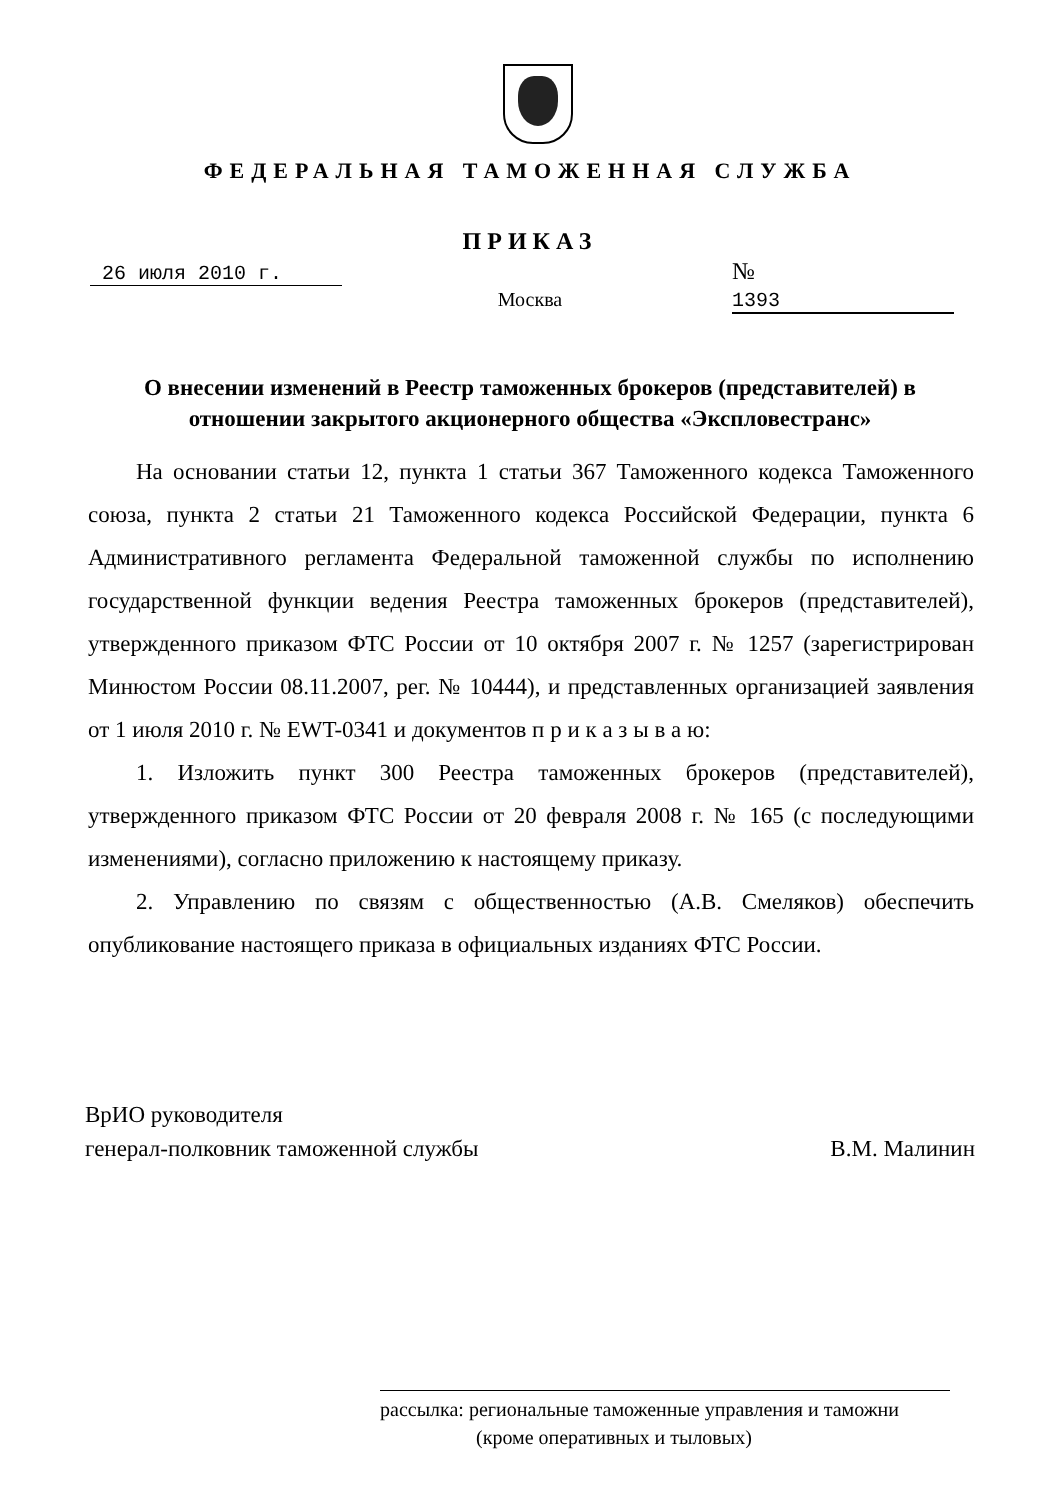ФЕДЕРАЛЬНАЯ ТАМОЖЕННАЯ СЛУЖБА
ПРИКАЗ
26 июля 2010 г. № 1393
Москва
О внесении изменений в Реестр таможенных брокеров (представителей) в отношении закрытого акционерного общества «Экспловестранс»
На основании статьи 12, пункта 1 статьи 367 Таможенного кодекса Таможенного союза, пункта 2 статьи 21 Таможенного кодекса Российской Федерации, пункта 6 Административного регламента Федеральной таможенной службы по исполнению государственной функции ведения Реестра таможенных брокеров (представителей), утвержденного приказом ФТС России от 10 октября 2007 г. № 1257 (зарегистрирован Минюстом России 08.11.2007, рег. № 10444), и представленных организацией заявления от 1 июля 2010 г. № EWT-0341 и документов п р и к а з ы в а ю:
1. Изложить пункт 300 Реестра таможенных брокеров (представителей), утвержденного приказом ФТС России от 20 февраля 2008 г. № 165 (с последующими изменениями), согласно приложению к настоящему приказу.
2. Управлению по связям с общественностью (А.В. Смеляков) обеспечить опубликование настоящего приказа в официальных изданиях ФТС России.
ВрИО руководителя
генерал-полковник таможенной службы
В.М. Малинин
рассылка: региональные таможенные управления и таможни
(кроме оперативных и тыловых)